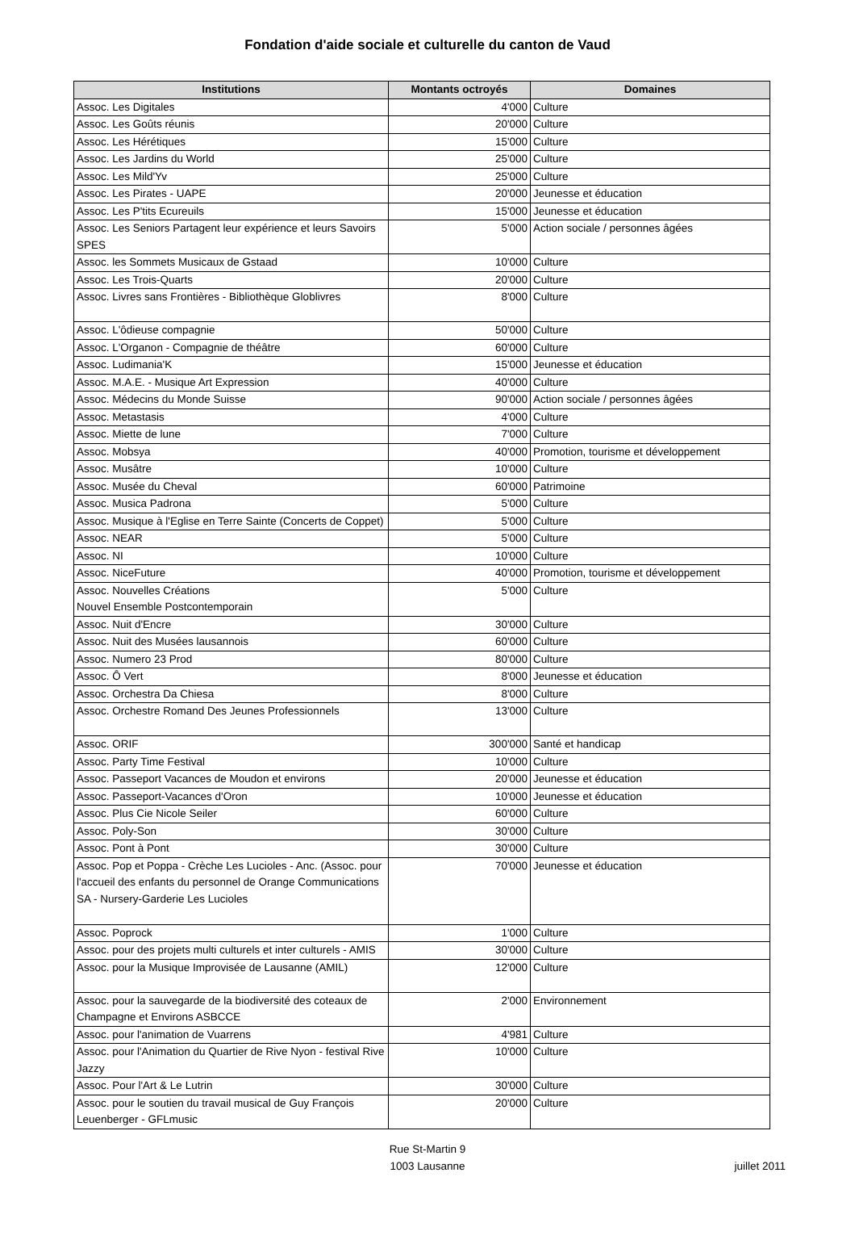Fondation d'aide sociale et culturelle du canton de Vaud
| Institutions | Montants octroyés | Domaines |
| --- | --- | --- |
| Assoc. Les Digitales | 4'000 | Culture |
| Assoc. Les Goûts réunis | 20'000 | Culture |
| Assoc. Les Hérétiques | 15'000 | Culture |
| Assoc. Les Jardins du World | 25'000 | Culture |
| Assoc. Les Mild'Yv | 25'000 | Culture |
| Assoc. Les Pirates - UAPE | 20'000 | Jeunesse et éducation |
| Assoc. Les P'tits Ecureuils | 15'000 | Jeunesse et éducation |
| Assoc. Les Seniors Partagent leur expérience et leurs Savoirs SPES | 5'000 | Action sociale / personnes âgées |
| Assoc. les Sommets Musicaux de Gstaad | 10'000 | Culture |
| Assoc. Les Trois-Quarts | 20'000 | Culture |
| Assoc. Livres sans Frontières - Bibliothèque Globlivres | 8'000 | Culture |
| Assoc. L'ôdieuse compagnie | 50'000 | Culture |
| Assoc. L'Organon - Compagnie de théâtre | 60'000 | Culture |
| Assoc. Ludimania'K | 15'000 | Jeunesse et éducation |
| Assoc. M.A.E. - Musique Art Expression | 40'000 | Culture |
| Assoc. Médecins du Monde Suisse | 90'000 | Action sociale / personnes âgées |
| Assoc. Metastasis | 4'000 | Culture |
| Assoc. Miette de lune | 7'000 | Culture |
| Assoc. Mobsya | 40'000 | Promotion, tourisme et développement |
| Assoc. Musâtre | 10'000 | Culture |
| Assoc. Musée du Cheval | 60'000 | Patrimoine |
| Assoc. Musica Padrona | 5'000 | Culture |
| Assoc. Musique à l'Eglise en Terre Sainte (Concerts de Coppet) | 5'000 | Culture |
| Assoc. NEAR | 5'000 | Culture |
| Assoc. NI | 10'000 | Culture |
| Assoc. NiceFuture | 40'000 | Promotion, tourisme et développement |
| Assoc. Nouvelles Créations Nouvel Ensemble Postcontemporain | 5'000 | Culture |
| Assoc. Nuit d'Encre | 30'000 | Culture |
| Assoc. Nuit des Musées lausannois | 60'000 | Culture |
| Assoc. Numero 23 Prod | 80'000 | Culture |
| Assoc. Ô Vert | 8'000 | Jeunesse et éducation |
| Assoc. Orchestra Da Chiesa | 8'000 | Culture |
| Assoc. Orchestre Romand Des Jeunes Professionnels | 13'000 | Culture |
| Assoc. ORIF | 300'000 | Santé et handicap |
| Assoc. Party Time Festival | 10'000 | Culture |
| Assoc. Passeport Vacances de Moudon et environs | 20'000 | Jeunesse et éducation |
| Assoc. Passeport-Vacances d'Oron | 10'000 | Jeunesse et éducation |
| Assoc. Plus Cie Nicole Seiler | 60'000 | Culture |
| Assoc. Poly-Son | 30'000 | Culture |
| Assoc. Pont à Pont | 30'000 | Culture |
| Assoc. Pop et Poppa - Crèche Les Lucioles - Anc. (Assoc. pour l'accueil des enfants du personnel de Orange Communications SA - Nursery-Garderie Les Lucioles | 70'000 | Jeunesse et éducation |
| Assoc. Poprock | 1'000 | Culture |
| Assoc. pour des projets multi culturels et inter culturels - AMIS | 30'000 | Culture |
| Assoc. pour la Musique Improvisée de Lausanne (AMIL) | 12'000 | Culture |
| Assoc. pour la sauvegarde de la biodiversité des coteaux de Champagne et Environs ASBCCE | 2'000 | Environnement |
| Assoc. pour l'animation de Vuarrens | 4'981 | Culture |
| Assoc. pour l'Animation du Quartier de Rive Nyon - festival Rive Jazzy | 10'000 | Culture |
| Assoc. Pour l'Art & Le Lutrin | 30'000 | Culture |
| Assoc. pour le soutien du travail musical de Guy François Leuenberger - GFLmusic | 20'000 | Culture |
Rue St-Martin 9
1003 Lausanne
juillet 2011